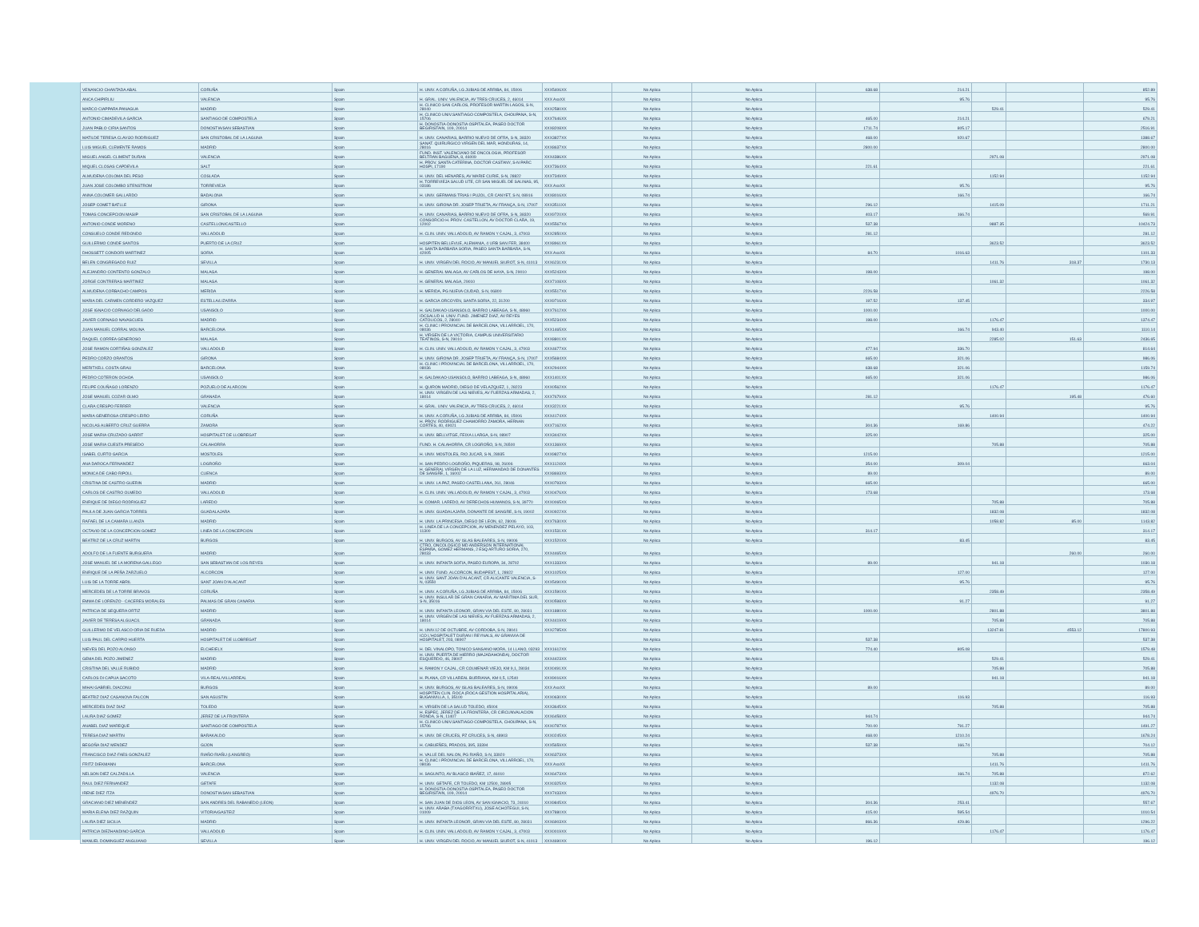| VENANCIO CHANTADA ABAL | CORUÑA | Spain | H. UNIV. A CORUÑA, LG JUBIAS DE ARRIBA, 84, 15006 | XXX5406XX | No Aplica | No Aplica | 638.68 | 214.21 | | | 852.89 |
| ANCA CHIPIRLIU | VALENCIA | Spain | H. GRAL. UNIV. VALENCIA, AV TRES CRUCES, 2, 46014 | XXX AxxXX | No Aplica | No Aplica | | 95.76 | | | 95.76 |
| MARCO CIAPPARA PANAGUA | MADRID | Spain | H. CLINICO SAN CARLOS, PROFESOR MARTIN LAGOS, S-N, 28040 | XXX2580XX | No Aplica | No Aplica | | | 529.41 | | 529.41 |
| ANTONIO CIMADEVILA GARCIA | SANTIAGO DE COMPOSTELA | Spain | H. CLINICO UNIV.SANTIAGO COMPOSTELA, CHOUPANA, S-N, 15706 | XXX7646XX | No Aplica | No Aplica | 465.00 | 214.21 | | | 679.21 |
| JUAN PABLO CIRIA SANTOS | DONOSTIA/SAN SEBASTIAN | Spain | H. DONOSTIA-DONOSTIA OSPITALEA, PASEO DOCTOR BEGIRISTAIN, 109, 20014 | XXX8208XX | No Aplica | No Aplica | 1711.74 | 805.17 | | | 2516.91 |
| MATILDE TERESA CLAVIJO RODRIGUEZ | SAN CRISTOBAL DE LA LAGUNA | Spain | H. UNIV. CANARIAS, BARRIO NUEVO DE OFRA, S-N, 38320 | XXX3827XX | No Aplica | No Aplica | 468.00 | 920.67 | | | 1388.67 |
| LUIS MIGUEL CLEMENTE RAMOS | MADRID | Spain | SANAT. QUIRURGICO VIRGEN DEL MAR, HONDURAS, 14, 28016 | XXX8637XX | No Aplica | No Aplica | 2800.00 | | | | 2800.00 |
| MIGUEL ANGEL CLIMENT DURAN | VALENCIA | Spain | FUND. INST. VALENCIANO DE ONCOLOGIA, PROFESOR BELTRAN BAGUENA, 8, 46009 | XXX4386XX | No Aplica | No Aplica | | | 2971.08 | | 2971.08 |
| MIQUEL CLOSAS CAPDEVILA | SALT | Spain | H. PROV. SANTA CATERINA, DOCTOR CASTANY, S-N PARC HOSPI, 17190 | XXX7364XX | No Aplica | No Aplica | 221.61 | | | | 221.61 |
| ALMUDENA COLOMA DEL PESO | COSLADA | Spain | H. UNIV. DEL HENARES, AV MARIE CURIE, S-N, 28822 | XXX7349XX | No Aplica | No Aplica | | | 1152.94 | | 1152.94 |
| JUAN JOSE COLOMBO STENSTROM | TORREVIEJA | Spain | H. TORREVIEJA SALUD UTE, CR SAN MIGUEL DE SALINAS, 95, 03186 | XXX AxxXX | No Aplica | No Aplica | | 95.76 | | | 95.76 |
| ANNA COLOMER GALLARDO | BADALONA | Spain | H. UNIV. GERMANS TRIAS I PUJOL, CR CANYET, S-N, 08916 | XXX8016XX | No Aplica | No Aplica | | 166.74 | | | 166.74 |
| JOSEP COMET BATLLE | GIRONA | Spain | H. UNIV. GIRONA DR. JOSEP TRUETA, AV FRANÇA, S-N, 17007 | XXX3511XX | No Aplica | No Aplica | 296.12 | | 1415.09 | | 1711.21 |
| TOMAS CONCEPCION MASIP | SAN CRISTOBAL DE LA LAGUNA | Spain | H. UNIV. CANARIAS, BARRIO NUEVO DE OFRA, S-N, 38320 | XXX9720XX | No Aplica | No Aplica | 403.17 | 166.74 | | | 569.91 |
| ANTONIO CONDE MORENO | CASTELLON/CASTELLO | Spain | CONSORCIO H. PROV. CASTELLON, AV DOCTOR CLARA, 19, 12002 | XXX5567XX | No Aplica | No Aplica | 537.38 | | 9887.35 | | 10424.73 |
| CONSUELO CONDE REDONDO | VALLADOLID | Spain | H. CLIN. UNIV. VALLADOLID, AV RAMON Y CAJAL, 3, 47003 | XXX2850XX | No Aplica | No Aplica | 281.12 | | | | 281.12 |
| GUILLERMO CONDE SANTOS | PUERTO DE LA CRUZ | Spain | HOSPITEN BELLEVUE, ALEMANIA, 4 URB SAN FER, 38400 | XXX8961XX | No Aplica | No Aplica | | | 3623.52 | | 3623.52 |
| DHOSSETT CONDORI MARTINEZ | SORIA | Spain | H. SANTA BARBARA SORIA, PASEO SANTA BARBARA, S-N, 42005 | XXX AxxXX | No Aplica | No Aplica | 84.70 | 1016.63 | | | 1101.33 |
| BELEN CONGREGADO RUIZ | SEVILLA | Spain | H. UNIV. VIRGEN DEL ROCIO, AV MANUEL SIUROT, S-N, 41013 | XXX6231XX | No Aplica | No Aplica | | | 1411.76 | 318.37 | 1730.13 |
| ALEJANDRO CONTENTO GONZALO | MALAGA | Spain | H. GENERAL MALAGA, AV CARLOS DE HAYA, S-N, 29010 | XXX5243XX | No Aplica | No Aplica | 198.00 | | | | 198.00 |
| JORGE CONTRERAS MARTINEZ | MALAGA | Spain | H. GENERAL MALAGA, 29010 | XXX7108XX | No Aplica | No Aplica | | | 1061.32 | | 1061.32 |
| ALMUDENA CORBACHO CAMPOS | MERIDA | Spain | H. MERIDA, PG NUEVA CIUDAD, S-N, 06800 | XXX5517XX | No Aplica | No Aplica | 2226.58 | | | | 2226.58 |
| MARIA DEL CARMEN CORDERO VAZQUEZ | ESTELLA/LIZARRA | Spain | H. GARCIA ORCOYEN, SANTA SORIA, 22, 31200 | XXX9716XX | No Aplica | No Aplica | 197.52 | 137.45 | | | 334.97 |
| JOSE IGNACIO CORNAGO DELGADO | USANSOLO | Spain | H. GALDAKAO-USANSOLO, BARRIO LABEAGA, S-N, 48960 | XXX7612XX | No Aplica | No Aplica | 1000.00 | | | | 1000.00 |
| JAVIER CORNAGO NAVASCUES | MADRID | Spain | IDCSALUD H. UNIV. FUND. JIMENEZ DIAZ, AV REYES CATOLICOS, 2, 28040 | XXX5234XX | No Aplica | No Aplica | 198.00 | | 1176.47 | | 1374.47 |
| JUAN MANUEL CORRAL MOLINA | BARCELONA | Spain | H. CLINIC I PROVINCIAL DE BARCELONA, VILLARROEL, 170, 08036 | XXX1465XX | No Aplica | No Aplica | | 166.74 | 943.40 | | 1110.14 |
| RAQUEL CORREA GENEROSO | MALAGA | Spain | H. VIRGEN DE LA VICTORIA, CAMPUS UNIVERSITARIO TEATINOS, S-N, 29010 | XXX8801XX | No Aplica | No Aplica | | | 2285.02 | 151.63 | 2436.65 |
| JOSE RAMON CORTIÑAS GONZALEZ | VALLADOLID | Spain | H. CLIN. UNIV. VALLADOLID, AV RAMON Y CAJAL, 3, 47003 | XXX4677XX | No Aplica | No Aplica | 477.94 | 336.70 | | | 814.64 |
| PEDRO CORZO ORANTOS | GIRONA | Spain | H. UNIV. GIRONA DR. JOSEP TRUETA, AV FRANÇA, S-N, 17007 | XXX5684XX | No Aplica | No Aplica | 665.00 | 321.06 | | | 986.06 |
| MERITXELL COSTA GRAU | BARCELONA | Spain | H. CLINIC I PROVINCIAL DE BARCELONA, VILLARROEL, 170, 08036 | XXX2944XX | No Aplica | No Aplica | 638.68 | 321.06 | | | 1159.74 |
| PEDRO COTERON OCHOA | USANSOLO | Spain | H. GALDAKAO-USANSOLO, BARRIO LABEAGA, S-N, 48960 | XXX1401XX | No Aplica | No Aplica | 665.00 | 321.06 | | | 986.06 |
| FELIPE COUÑAGO LORENZO | POZUELO DE ALARCON | Spain | H. QUIRON MADRID, DIEGO DE VELAZQUEZ, 1, 28223 | XXX0562XX | No Aplica | No Aplica | | | 1176.47 | | 1176.47 |
| JOSE MANUEL COZAR OLMO | GRANADA | Spain | H. UNIV. VIRGEN DE LAS NIEVES, AV FUERZAS ARMADAS, 2, 18014 | XXX7679XX | No Aplica | No Aplica | 281.12 | | | 195.48 | 476.60 |
| CLARA CRESPO FERRER | VALENCIA | Spain | H. GRAL. UNIV. VALENCIA, AV TRES CRUCES, 2, 46014 | XXX3221XX | No Aplica | No Aplica | | 95.76 | | | 95.76 |
| MARIA GENEROSA CRESPO LEIRO | CORUÑA | Spain | H. UNIV. A CORUÑA, LG JUBIAS DE ARRIBA, 84, 15006 | XXX4174XX | No Aplica | No Aplica | | | 1400.94 | | 1400.94 |
| NICOLAS ALBERTO CRUZ GUERRA | ZAMORA | Spain | H. PROV. RODRIGUEZ CHAMORRO ZAMORA, HERNAN CORTES, 40, 49021 | XXX7162XX | No Aplica | No Aplica | 304.36 | 169.86 | | | 474.22 |
| JOSE MARIA CRUZADO GARRIT | HOSPITALET DE LLOBREGAT | Spain | H. UNIV. BELLVITGE, FEIXA LLARGA, S-N, 08907 | XXX3442XX | No Aplica | No Aplica | 325.00 | | | | 325.00 |
| JOSE MARIA CUESTA PRESEDO | CALAHORRA | Spain | FUND. H. CALAHORRA, CR LOGROÑO, S-N, 26500 | XXX1369XX | No Aplica | No Aplica | | | 705.88 | | 705.88 |
| ISABEL CURTO GARCIA | MOSTOLES | Spain | H. UNIV. MOSTOLES, RIO JUCAR, S-N, 28935 | XXX9827XX | No Aplica | No Aplica | 1215.00 | | | | 1215.00 |
| ANA DAROCA FERNANDEZ | LOGROÑO | Spain | H. SAN PEDRO LOGROÑO, PIQUERAS, 98, 26006 | XXX1124XX | No Aplica | No Aplica | 354.00 | 309.04 | | | 663.04 |
| MONICA DE CABO RIPOLL | CUENCA | Spain | H. GENERAL VIRGEN DE LA LUZ, HERMANDAD DE DONANTES DE SANGRE, 1, 16002 | XXX8693XX | No Aplica | No Aplica | 89.00 | | | | 89.00 |
| CRISTINA DE CASTRO GUERIN | MADRID | Spain | H. UNIV. LA PAZ, PASEO CASTELLANA, 261, 28046 | XXX0793XX | No Aplica | No Aplica | 665.00 | | | | 665.00 |
| CARLOS DE CASTRO OLMEDO | VALLADOLID | Spain | H. CLIN. UNIV. VALLADOLID, AV RAMON Y CAJAL, 3, 47003 | XXX0476XX | No Aplica | No Aplica | 173.68 | | | | 173.68 |
| ENRIQUE DE DIEGO RODRIGUEZ | LAREDO | Spain | H. COMAR. LAREDO, AV DERECHOS HUMANOS, S-N, 39770 | XXX0065XX | No Aplica | No Aplica | | | 705.88 | | 705.88 |
| PAULA DE JUAN GARCIA TORRES | GUADALAJARA | Spain | H. UNIV. GUADALAJARA, DONANTE DE SANGRE, S-N, 19002 | XXX0922XX | No Aplica | No Aplica | | | 1832.08 | | 1832.08 |
| RAFAEL DE LA CAMARA LLANZA | MADRID | Spain | H. UNIV. LA PRINCESA, DIEGO DE LEON, 62, 28006 | XXX7630XX | No Aplica | No Aplica | | | 1058.82 | 85.00 | 1143.82 |
| OCTAVIO DE LA CONCEPCION GOMEZ | LINEA DE LA CONCEPCION | Spain | H. LINEA DE LA CONCEPCION, AV MENENDEZ PELAYO, 103, 11300 | XXX1531XX | No Aplica | No Aplica | 314.17 | | | | 314.17 |
| BEATRIZ DE LA CRUZ MARTIN | BURGOS | Spain | H. UNIV. BURGOS, AV ISLAS BALEARES, S-N, 09006 | XXX1520XX | No Aplica | No Aplica | | 83.45 | | | 83.45 |
| ADOLFO DE LA FUENTE BURGUERA | MADRID | Spain | CTRO. ONCOLOGICO MD ANDERSON INTERNATIONAL ESPAÑA, GOMEZ HERMANS, 2 ESQ ARTURO SORIA, 270, 28033 | XXX4465XX | No Aplica | No Aplica | | | | 260.00 | 260.00 |
| JOSE MANUEL DE LA MORENA GALLEGO | SAN SEBASTIAN DE LOS REYES | Spain | H. UNIV. INFANTA SOFIA, PASEO EUROPA, 34, 28702 | XXX1333XX | No Aplica | No Aplica | 89.00 | | 941.18 | | 1030.18 |
| ENRIQUE DE LA PEÑA ZARZUELO | ALCORCON | Spain | H. UNIV. FUND. ALCORCON, BUDAPEST, 1, 28922 | XXX1025XX | No Aplica | No Aplica | | 127.00 | | | 127.00 |
| LUIS DE LA TORRE ABRIL | SANT JOAN D'ALACANT | Spain | H. UNIV. SANT JOAN D'ALACANT, CR ALICANTE VALENCIA, S-N, 03550 | XXX5490XX | No Aplica | No Aplica | | 95.76 | | | 95.76 |
| MERCEDES DE LA TORRE BRAVOS | CORUÑA | Spain | H. UNIV. A CORUÑA, LG JUBIAS DE ARRIBA, 84, 15006 | XXX1590XX | No Aplica | No Aplica | | | 2358.49 | | 2358.49 |
| EMMA DE LORENZO - CACERES MORALES | PALMAS DE GRAN CANARIA | Spain | H. UNIV. INSULAR DE GRAN CANARIA, AV MARITIMA DEL SUR, S-N, 35016 | XXX0598XX | No Aplica | No Aplica | | 91.27 | | | 91.27 |
| PATRICIA DE SEQUERA ORTIZ | MADRID | Spain | H. UNIV. INFANTA LEONOR, GRAN VIA DEL ESTE, 80, 28031 | XXX1880XX | No Aplica | No Aplica | 1000.00 | | 2801.88 | | 3801.88 |
| JAVIER DE TERESA ALGUACIL | GRANADA | Spain | H. UNIV. VIRGEN DE LAS NIEVES, AV FUERZAS ARMADAS, 2, 18014 | XXX4419XX | No Aplica | No Aplica | | | 705.88 | | 705.88 |
| GUILLERMO DE VELASCO ORIA DE RUEDA | MADRID | Spain | H. UNIV.12 DE OCTUBRE, AV CORDOBA, S-N, 28041 | XXX2785XX | No Aplica | No Aplica | | | 13247.81 | 4553.12 | 17800.93 |
| LUIS PAUL DEL CARPIO HUERTA | HOSPITALET DE LLOBREGAT | Spain | ICO L'HOSPITALET DURAN I REYNALS, AV GRANVIA DE HOSPITALET, 203, 08907 | | No Aplica | No Aplica | 537.38 | | | | 537.38 |
| NIEVES DEL POZO ALONSO | ELCHE/ELX | Spain | H. DEL VINALOPO, TONICO SANSANO MORA, 14 LLANO, 03293 | XXX1612XX | No Aplica | No Aplica | 774.40 | 805.08 | | | 1579.48 |
| GEMA DEL POZO JIMENEZ | MADRID | Spain | H. UNIV. PUERTA DE HIERRO (MAJADAHONDA), DOCTOR ESQUERDO, 46, 28007 | XXX4423XX | No Aplica | No Aplica | | | 529.41 | | 529.41 |
| CRISTINA DEL VALLE RUBIDO | MADRID | Spain | H. RAMON Y CAJAL, CR COLMENAR VIEJO, KM 9,1, 28034 | XXX0491XX | No Aplica | No Aplica | | | 705.88 | | 705.88 |
| CARLOS DI CAPUA SACOTO | VILA-REAL/VILLARREAL | Spain | H. PLANA, CR VILLAREAL BURRIANA, KM 0,5, 12540 | XXX9016XX | No Aplica | No Aplica | | | 941.18 | | 941.18 |
| MIHAI GABRIEL DIACONU | BURGOS | Spain | H. UNIV. BURGOS, AV ISLAS BALEARES, S-N, 09006 | XXX AxxXX | No Aplica | No Aplica | 89.00 | | | | 89.00 |
| BEATRIZ DIAZ CASANOVA FALCON | SAN AGUSTIN | Spain | HOSPITEN CLIN. ROCA (ROCA GESTION HOSPITALARIA), BUGANVILLA, 1, 35100 | XXX0630XX | No Aplica | No Aplica | | 116.93 | | | 116.93 |
| MERCEDES DIAZ DIAZ | TOLEDO | Spain | H. VIRGEN DE LA SALUD TOLEDO, 45004 | XXX3645XX | No Aplica | No Aplica | | | 705.88 | | 705.88 |
| LAURA DIAZ GOMEZ | JEREZ DE LA FRONTERA | Spain | H. ESPEC. JEREZ DE LA FRONTERA, CR CIRCUNVALACION RONDA, S-N, 11407 | XXX6458XX | No Aplica | No Aplica | 944.74 | | | | 944.74 |
| ANABEL DIAZ MAREQUE | SANTIAGO DE COMPOSTELA | Spain | H. CLINICO UNIV.SANTIAGO COMPOSTELA, CHOUPANA, S-N, 15706 | XXX0787XX | No Aplica | No Aplica | 700.00 | 791.27 | | | 1491.27 |
| TERESA DIAZ MARTIN | BARAKALDO | Spain | H. UNIV. DE CRUCES, PZ CRUCES, S-N, 48903 | XXX0245XX | No Aplica | No Aplica | 468.00 | 1210.24 | | | 1678.24 |
| BEGOÑA DIAZ MENDEZ | GIJON | Spain | H. CABUEÑES, PRADOS, 395, 33394 | XXX5659XX | No Aplica | No Aplica | 537.38 | 166.74 | | | 704.12 |
| FRANCISCO DIAZ-FAES GONZALEZ | RIAÑO RIAÑU (LANGREO) | Spain | H. VALLE DEL NALON, PG RIAÑO, S-N, 33920 | XXX6373XX | No Aplica | No Aplica | | | 705.88 | | 705.88 |
| FRITZ DIEKMANN | BARCELONA | Spain | H. CLINIC I PROVINCIAL DE BARCELONA, VILLARROEL, 170, 08036 | XXX AxxXX | No Aplica | No Aplica | | | 1411.76 | | 1411.76 |
| NELSON DIEZ CALZADILLA | VALENCIA | Spain | H. SAGUNTO, AV BLASCO IBAÑEZ, 17, 46010 | XXX6473XX | No Aplica | No Aplica | | 166.74 | 705.88 | | 872.62 |
| RAUL DIEZ FERNANDEZ | GETAFE | Spain | H. UNIV. GETAFE, CR TOLEDO, KM 12500, 28905 | XXX0325XX | No Aplica | No Aplica | | | 1132.08 | | 1132.08 |
| IRENE DIEZ ITZA | DONOSTIA/SAN SEBASTIAN | Spain | H. DONOSTIA-DONOSTIA OSPITALEA, PASEO DOCTOR BEGIRISTAIN, 109, 20014 | XXX7433XX | No Aplica | No Aplica | | | 4976.70 | | 4976.70 |
| GRACIANO DIEZ MENENDEZ | SAN ANDRES DEL RABANEDO (LEON) | Spain | H. SAN JUAN DE DIOS LEON, AV SAN IGNACIO, 73, 24010 | XXX9845XX | No Aplica | No Aplica | 304.36 | 253.41 | | | 557.67 |
| MARIA ELENA DIEZ RAZQUIN | VITORIA/GASTEIZ | Spain | H. UNIV. ARABA (TXAGORRITXU), JOSE ACHOTEGUI, S-N, 01009 | XXX7880XX | No Aplica | No Aplica | 415.00 | 595.54 | | | 1010.54 |
| LAURA DIEZ SICILIA | MADRID | Spain | H. UNIV. INFANTA LEONOR, GRAN VIA DEL ESTE, 80, 28031 | XXX6903XX | No Aplica | No Aplica | 866.36 | 429.86 | | | 1296.22 |
| PATRICIA DIEZHANDINO GARCIA | VALLADOLID | Spain | H. CLIN. UNIV. VALLADOLID, AV RAMON Y CAJAL, 3, 47003 | XXX0019XX | No Aplica | No Aplica | | | 1176.47 | | 1176.47 |
| MANUEL DOMINGUEZ ANGUIANO | SEVILLA | Spain | H. UNIV. VIRGEN DEL ROCIO, AV MANUEL SIUROT, S-N, 41013 | XXX4690XX | No Aplica | No Aplica | 196.12 | | | | 196.12 |